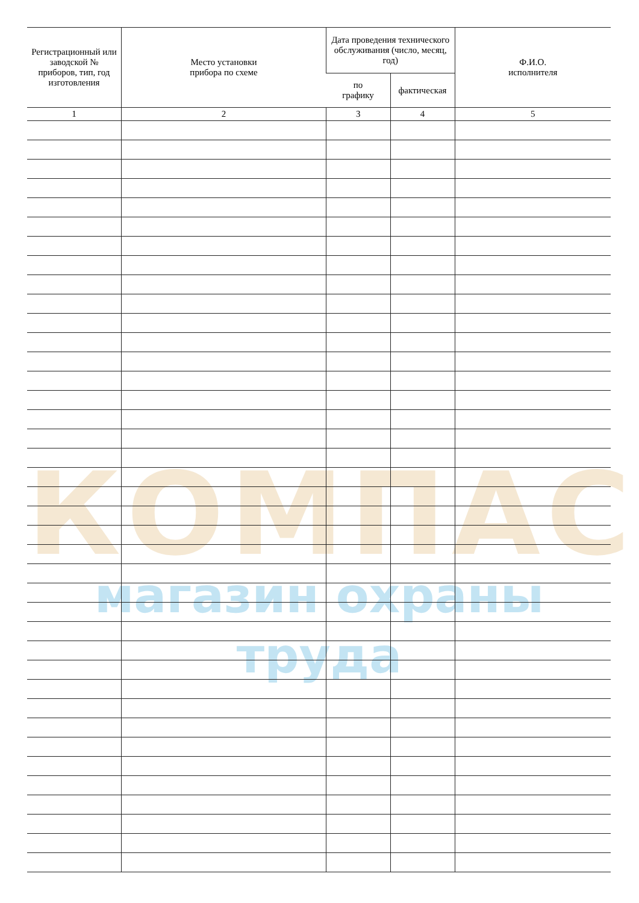КОМПАС
магазин охраны труда
| Регистрационный или заводской № приборов, тип, год изготовления | Место установки прибора по схеме | Дата проведения технического обслуживания (число, месяц, год) | | Ф.И.О. исполнителя |
| --- | --- | --- | --- | --- |
| | | по графику | фактическая | |
| 1 | 2 | 3 | 4 | 5 |